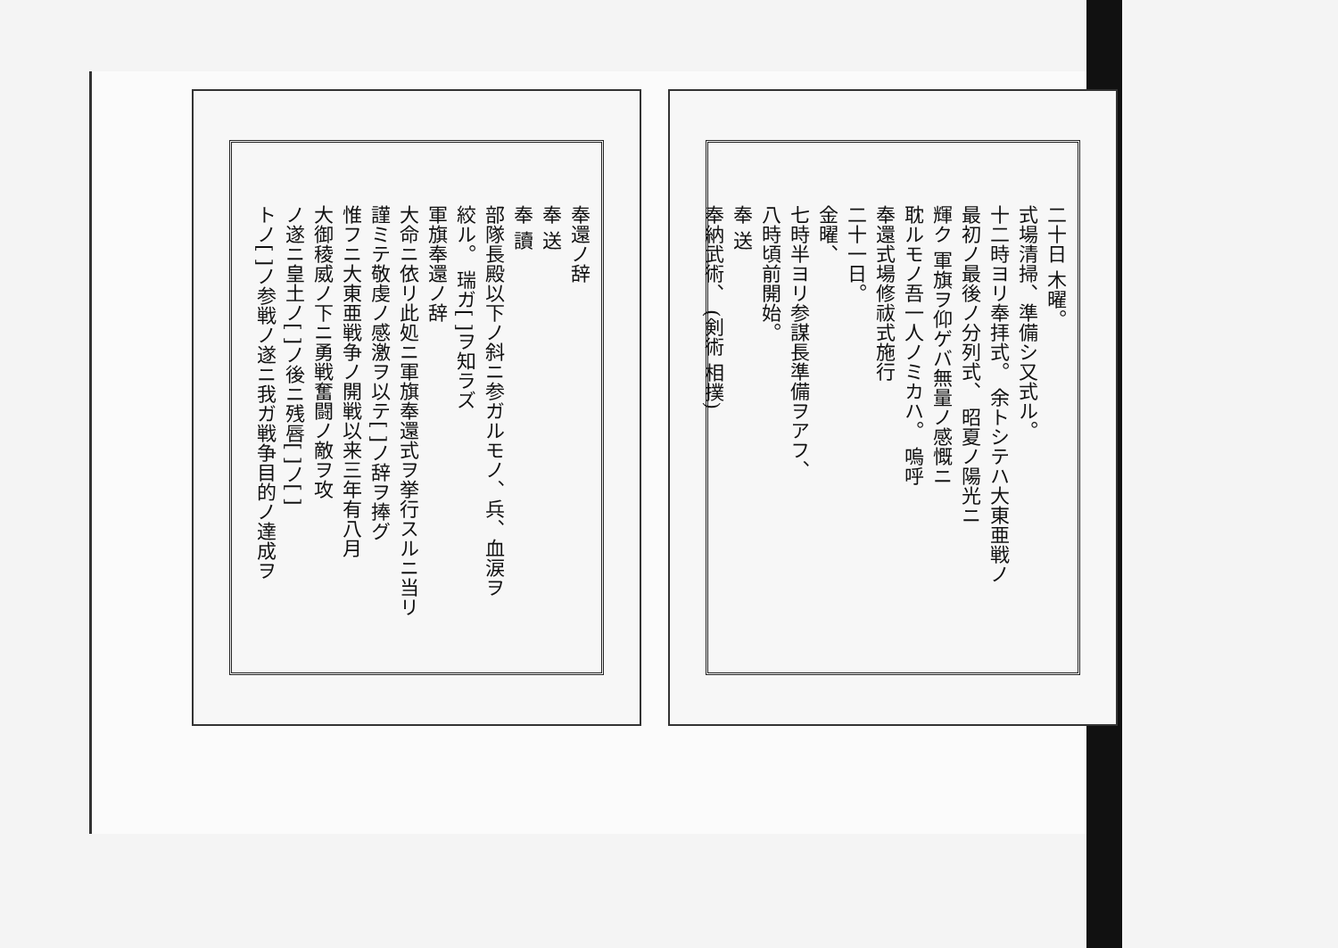奉還ノ辞
奉 送
奉 讀
部隊長殿以下ノ斜ニ参ガルモノ、兵、血涙ヲ
絞ル。 瑞ガ[ ]ヲ知ラズ
軍旗奉還ノ辞
大命ニ依リ此処ニ軍旗奉還式ヲ挙行スルニ当リ
謹ミテ敬虔ノ感激ヲ以テ[ ]ノ辞ヲ捧グ
惟フニ大東亜戦争ノ開戦以来三年有八月
大御稜威ノ下ニ勇戦奮闘ノ敵ヲ攻
ノ遂ニ皇土ノ[ ]ノ後ニ残唇[ ]ノ[ ]
トノ[ ]ノ参戦ノ遂ニ我ガ戦争目的ノ達成ヲ
二十日 木曜。
式場清掃、準備シ又式ル。
十二時ヨリ奉拝式。 余トシテハ大東亜戦ノ
最初ノ最後ノ分列式、 昭夏ノ陽光ニ
輝ク 軍旗ヲ仰ゲバ無量ノ感慨ニ
耽ルモノ吾一人ノミカハ。 嗚呼
奉還式場修祓式施行
二十一日。
金曜、
七時半ヨリ参謀長準備ヲアフ、
八時頃前開始。
奉 送
奉納武術、 (剣術 相撲)